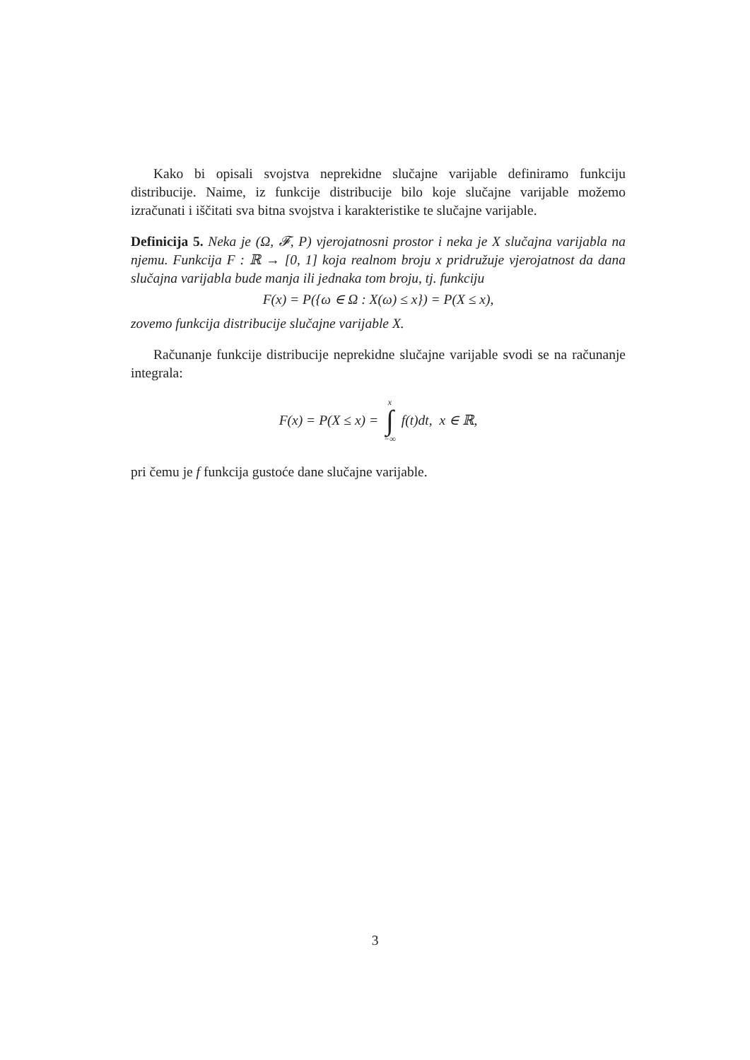Kako bi opisali svojstva neprekidne slučajne varijable definiramo funkciju distribucije. Naime, iz funkcije distribucije bilo koje slučajne varijable možemo izračunati i iščitati sva bitna svojstva i karakteristike te slučajne varijable.
Definicija 5. Neka je (Ω, 𝓕, P) vjerojatnosni prostor i neka je X slučajna varijabla na njemu. Funkcija F : ℝ → [0, 1] koja realnom broju x pridružuje vjerojatnost da dana slučajna varijabla bude manja ili jednaka tom broju, tj. funkciju
F(x) = P({ω ∈ Ω : X(ω) ≤ x}) = P(X ≤ x),
zovemo funkcija distribucije slučajne varijable X.
Računanje funkcije distribucije neprekidne slučajne varijable svodi se na računanje integrala:
F(x) = P(X ≤ x) = x ∫ −∞ f(t)dt, x ∈ ℝ,
pri čemu je f funkcija gustoće dane slučajne varijable.
3